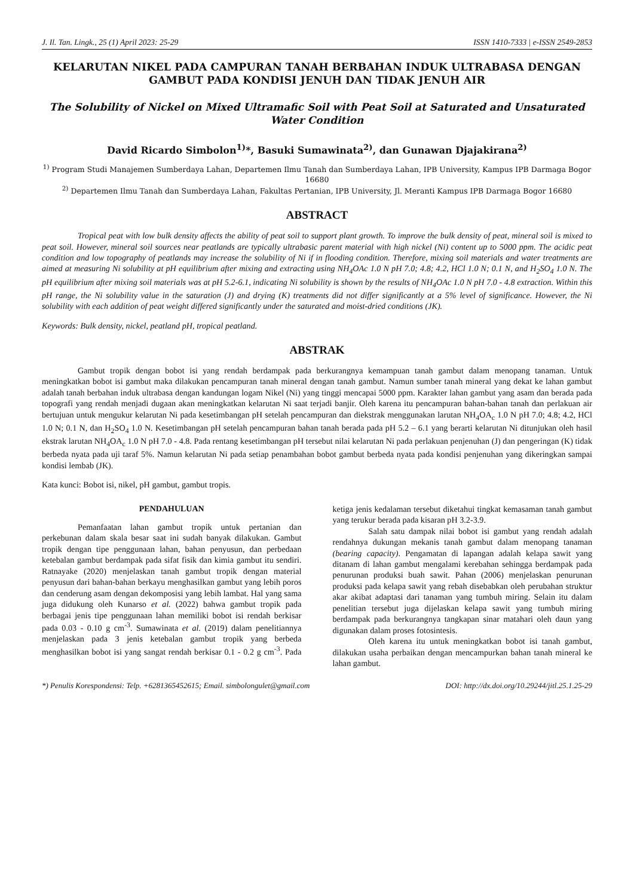J. Il. Tan. Lingk., 25 (1) April 2023: 25-29 ISSN 1410-7333 | e-ISSN 2549-2853
KELARUTAN NIKEL PADA CAMPURAN TANAH BERBAHAN INDUK ULTRABASA DENGAN GAMBUT PADA KONDISI JENUH DAN TIDAK JENUH AIR
The Solubility of Nickel on Mixed Ultramafic Soil with Peat Soil at Saturated and Unsaturated Water Condition
David Ricardo Simbolon<sup>1)</sup>*, Basuki Sumawinata<sup>2)</sup>, dan Gunawan Djajakirana<sup>2)</sup>
<sup>1)</sup> Program Studi Manajemen Sumberdaya Lahan, Departemen Ilmu Tanah dan Sumberdaya Lahan, IPB University, Kampus IPB Darmaga Bogor 16680
<sup>2)</sup> Departemen Ilmu Tanah dan Sumberdaya Lahan, Fakultas Pertanian, IPB University, Jl. Meranti Kampus IPB Darmaga Bogor 16680
ABSTRACT
Tropical peat with low bulk density affects the ability of peat soil to support plant growth. To improve the bulk density of peat, mineral soil is mixed to peat soil. However, mineral soil sources near peatlands are typically ultrabasic parent material with high nickel (Ni) content up to 5000 ppm. The acidic peat condition and low topography of peatlands may increase the solubility of Ni if in flooding condition. Therefore, mixing soil materials and water treatments are aimed at measuring Ni solubility at pH equilibrium after mixing and extracting using NH<sub>4</sub>OAc 1.0 N pH 7.0; 4.8; 4.2, HCl 1.0 N; 0.1 N, and H<sub>2</sub>SO<sub>4</sub> 1.0 N. The pH equilibrium after mixing soil materials was at pH 5.2-6.1, indicating Ni solubility is shown by the results of NH<sub>4</sub>OAc 1.0 N pH 7.0 - 4.8 extraction. Within this pH range, the Ni solubility value in the saturation (J) and drying (K) treatments did not differ significantly at a 5% level of significance. However, the Ni solubility with each addition of peat weight differed significantly under the saturated and moist-dried conditions (JK).
Keywords: Bulk density, nickel, peatland pH, tropical peatland.
ABSTRAK
Gambut tropik dengan bobot isi yang rendah berdampak pada berkurangnya kemampuan tanah gambut dalam menopang tanaman. Untuk meningkatkan bobot isi gambut maka dilakukan pencampuran tanah mineral dengan tanah gambut. Namun sumber tanah mineral yang dekat ke lahan gambut adalah tanah berbahan induk ultrabasa dengan kandungan logam Nikel (Ni) yang tinggi mencapai 5000 ppm. Karakter lahan gambut yang asam dan berada pada topografi yang rendah menjadi dugaan akan meningkatkan kelarutan Ni saat terjadi banjir. Oleh karena itu pencampuran bahan-bahan tanah dan perlakuan air bertujuan untuk mengukur kelarutan Ni pada kesetimbangan pH setelah pencampuran dan diekstrak menggunakan larutan NH<sub>4</sub>OA<sub>c</sub> 1.0 N pH 7.0; 4.8; 4.2, HCl 1.0 N; 0.1 N, dan H<sub>2</sub>SO<sub>4</sub> 1.0 N. Kesetimbangan pH setelah pencampuran bahan tanah berada pada pH 5.2 – 6.1 yang berarti kelarutan Ni ditunjukan oleh hasil ekstrak larutan NH<sub>4</sub>OA<sub>c</sub> 1.0 N pH 7.0 - 4.8. Pada rentang kesetimbangan pH tersebut nilai kelarutan Ni pada perlakuan penjenuhan (J) dan pengeringan (K) tidak berbeda nyata pada uji taraf 5%. Namun kelarutan Ni pada setiap penambahan bobot gambut berbeda nyata pada kondisi penjenuhan yang dikeringkan sampai kondisi lembab (JK).
Kata kunci: Bobot isi, nikel, pH gambut, gambut tropis.
PENDAHULUAN
Pemanfaatan lahan gambut tropik untuk pertanian dan perkebunan dalam skala besar saat ini sudah banyak dilakukan. Gambut tropik dengan tipe penggunaan lahan, bahan penyusun, dan perbedaan ketebalan gambut berdampak pada sifat fisik dan kimia gambut itu sendiri. Ratnayake (2020) menjelaskan tanah gambut tropik dengan material penyusun dari bahan-bahan berkayu menghasilkan gambut yang lebih poros dan cenderung asam dengan dekomposisi yang lebih lambat. Hal yang sama juga didukung oleh Kunarso et al. (2022) bahwa gambut tropik pada berbagai jenis tipe penggunaan lahan memiliki bobot isi rendah berkisar pada 0.03 - 0.10 g cm<sup>-3</sup>. Sumawinata et al. (2019) dalam penelitiannya menjelaskan pada 3 jenis ketebalan gambut tropik yang berbeda menghasilkan bobot isi yang sangat rendah berkisar 0.1 - 0.2 g cm<sup>-3</sup>. Pada ketiga jenis kedalaman tersebut diketahui tingkat kemasaman tanah gambut yang terukur berada pada kisaran pH 3.2-3.9.
Salah satu dampak nilai bobot isi gambut yang rendah adalah rendahnya dukungan mekanis tanah gambut dalam menopang tanaman (bearing capacity). Pengamatan di lapangan adalah kelapa sawit yang ditanam di lahan gambut mengalami kerebahan sehingga berdampak pada penurunan produksi buah sawit. Pahan (2006) menjelaskan penurunan produksi pada kelapa sawit yang rebah disebabkan oleh perubahan struktur akar akibat adaptasi dari tanaman yang tumbuh miring. Selain itu dalam penelitian tersebut juga dijelaskan kelapa sawit yang tumbuh miring berdampak pada berkurangnya tangkapan sinar matahari oleh daun yang digunakan dalam proses fotosintesis.
Oleh karena itu untuk meningkatkan bobot isi tanah gambut, dilakukan usaha perbaikan dengan mencampurkan bahan tanah mineral ke lahan gambut.
*) Penulis Korespondensi: Telp. +6281365452615; Email. simbolongulet@gmail.com DOI: http://dx.doi.org/10.29244/jitl.25.1.25-29